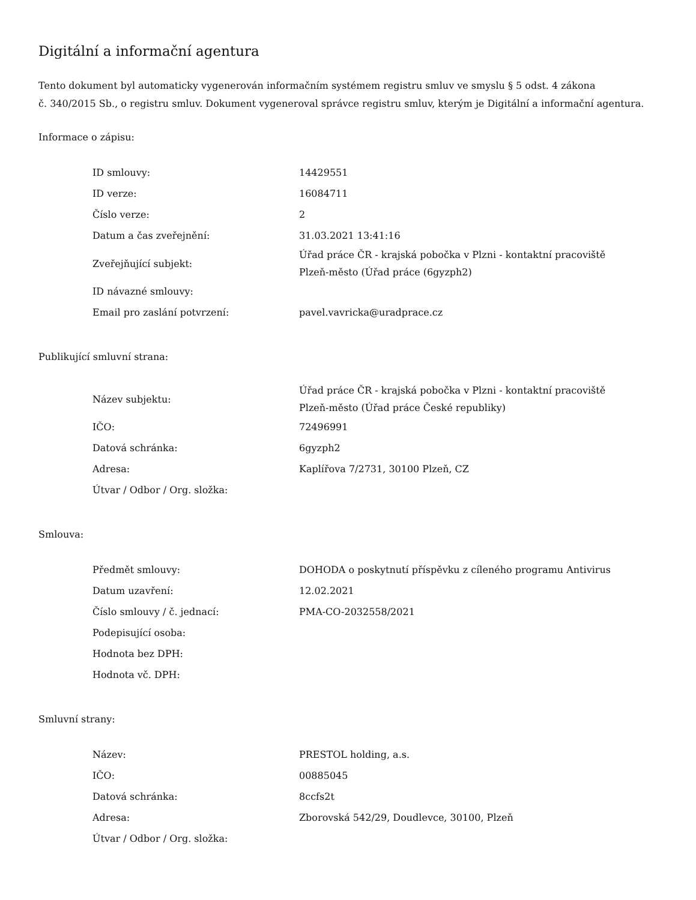Digitální a informační agentura
Tento dokument byl automaticky vygenerován informačním systémem registru smluv ve smyslu § 5 odst. 4 zákona
č. 340/2015 Sb., o registru smluv. Dokument vygeneroval správce registru smluv, kterým je Digitální a informační agentura.
Informace o zápisu:
| ID smlouvy: | 14429551 |
| ID verze: | 16084711 |
| Číslo verze: | 2 |
| Datum a čas zveřejnění: | 31.03.2021 13:41:16 |
| Zveřejňující subjekt: | Úřad práce ČR - krajská pobočka v Plzni - kontaktní pracoviště Plzeň-město (Úřad práce (6gyzph2) |
| ID návazné smlouvy: | |
| Email pro zaslání potvrzení: | pavel.vavricka@uradprace.cz |
Publikující smluvní strana:
| Název subjektu: | Úřad práce ČR - krajská pobočka v Plzni - kontaktní pracoviště Plzeň-město (Úřad práce České republiky) |
| IČO: | 72496991 |
| Datová schránka: | 6gyzph2 |
| Adresa: | Kaplířova 7/2731, 30100 Plzeň, CZ |
| Útvar / Odbor / Org. složka: | |
Smlouva:
| Předmět smlouvy: | DOHODA o poskytnutí příspěvku z cíleného programu Antivirus |
| Datum uzavření: | 12.02.2021 |
| Číslo smlouvy / č. jednací: | PMA-CO-2032558/2021 |
| Podepisující osoba: | |
| Hodnota bez DPH: | |
| Hodnota vč. DPH: | |
Smluvní strany:
| Název: | PRESTOL holding, a.s. |
| IČO: | 00885045 |
| Datová schránka: | 8ccfs2t |
| Adresa: | Zborovská 542/29, Doudlevce, 30100, Plzeň |
| Útvar / Odbor / Org. složka: | |